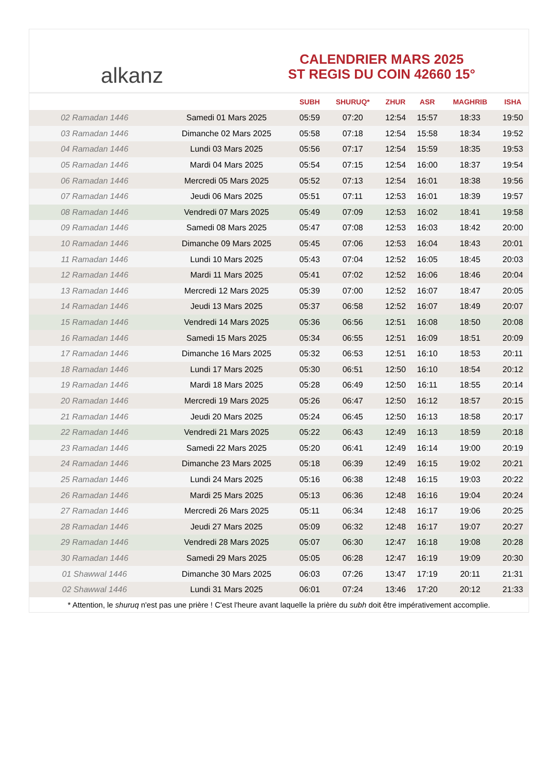alkanz
CALENDRIER MARS 2025
ST REGIS DU COIN 42660 15°
| | | SUBH | SHURUQ* | ZHUR | ASR | MAGHRIB | ISHA |
| --- | --- | --- | --- | --- | --- | --- | --- |
| 02 Ramadan 1446 | Samedi 01 Mars 2025 | 05:59 | 07:20 | 12:54 | 15:57 | 18:33 | 19:50 |
| 03 Ramadan 1446 | Dimanche 02 Mars 2025 | 05:58 | 07:18 | 12:54 | 15:58 | 18:34 | 19:52 |
| 04 Ramadan 1446 | Lundi 03 Mars 2025 | 05:56 | 07:17 | 12:54 | 15:59 | 18:35 | 19:53 |
| 05 Ramadan 1446 | Mardi 04 Mars 2025 | 05:54 | 07:15 | 12:54 | 16:00 | 18:37 | 19:54 |
| 06 Ramadan 1446 | Mercredi 05 Mars 2025 | 05:52 | 07:13 | 12:54 | 16:01 | 18:38 | 19:56 |
| 07 Ramadan 1446 | Jeudi 06 Mars 2025 | 05:51 | 07:11 | 12:53 | 16:01 | 18:39 | 19:57 |
| 08 Ramadan 1446 | Vendredi 07 Mars 2025 | 05:49 | 07:09 | 12:53 | 16:02 | 18:41 | 19:58 |
| 09 Ramadan 1446 | Samedi 08 Mars 2025 | 05:47 | 07:08 | 12:53 | 16:03 | 18:42 | 20:00 |
| 10 Ramadan 1446 | Dimanche 09 Mars 2025 | 05:45 | 07:06 | 12:53 | 16:04 | 18:43 | 20:01 |
| 11 Ramadan 1446 | Lundi 10 Mars 2025 | 05:43 | 07:04 | 12:52 | 16:05 | 18:45 | 20:03 |
| 12 Ramadan 1446 | Mardi 11 Mars 2025 | 05:41 | 07:02 | 12:52 | 16:06 | 18:46 | 20:04 |
| 13 Ramadan 1446 | Mercredi 12 Mars 2025 | 05:39 | 07:00 | 12:52 | 16:07 | 18:47 | 20:05 |
| 14 Ramadan 1446 | Jeudi 13 Mars 2025 | 05:37 | 06:58 | 12:52 | 16:07 | 18:49 | 20:07 |
| 15 Ramadan 1446 | Vendredi 14 Mars 2025 | 05:36 | 06:56 | 12:51 | 16:08 | 18:50 | 20:08 |
| 16 Ramadan 1446 | Samedi 15 Mars 2025 | 05:34 | 06:55 | 12:51 | 16:09 | 18:51 | 20:09 |
| 17 Ramadan 1446 | Dimanche 16 Mars 2025 | 05:32 | 06:53 | 12:51 | 16:10 | 18:53 | 20:11 |
| 18 Ramadan 1446 | Lundi 17 Mars 2025 | 05:30 | 06:51 | 12:50 | 16:10 | 18:54 | 20:12 |
| 19 Ramadan 1446 | Mardi 18 Mars 2025 | 05:28 | 06:49 | 12:50 | 16:11 | 18:55 | 20:14 |
| 20 Ramadan 1446 | Mercredi 19 Mars 2025 | 05:26 | 06:47 | 12:50 | 16:12 | 18:57 | 20:15 |
| 21 Ramadan 1446 | Jeudi 20 Mars 2025 | 05:24 | 06:45 | 12:50 | 16:13 | 18:58 | 20:17 |
| 22 Ramadan 1446 | Vendredi 21 Mars 2025 | 05:22 | 06:43 | 12:49 | 16:13 | 18:59 | 20:18 |
| 23 Ramadan 1446 | Samedi 22 Mars 2025 | 05:20 | 06:41 | 12:49 | 16:14 | 19:00 | 20:19 |
| 24 Ramadan 1446 | Dimanche 23 Mars 2025 | 05:18 | 06:39 | 12:49 | 16:15 | 19:02 | 20:21 |
| 25 Ramadan 1446 | Lundi 24 Mars 2025 | 05:16 | 06:38 | 12:48 | 16:15 | 19:03 | 20:22 |
| 26 Ramadan 1446 | Mardi 25 Mars 2025 | 05:13 | 06:36 | 12:48 | 16:16 | 19:04 | 20:24 |
| 27 Ramadan 1446 | Mercredi 26 Mars 2025 | 05:11 | 06:34 | 12:48 | 16:17 | 19:06 | 20:25 |
| 28 Ramadan 1446 | Jeudi 27 Mars 2025 | 05:09 | 06:32 | 12:48 | 16:17 | 19:07 | 20:27 |
| 29 Ramadan 1446 | Vendredi 28 Mars 2025 | 05:07 | 06:30 | 12:47 | 16:18 | 19:08 | 20:28 |
| 30 Ramadan 1446 | Samedi 29 Mars 2025 | 05:05 | 06:28 | 12:47 | 16:19 | 19:09 | 20:30 |
| 01 Shawwal 1446 | Dimanche 30 Mars 2025 | 06:03 | 07:26 | 13:47 | 17:19 | 20:11 | 21:31 |
| 02 Shawwal 1446 | Lundi 31 Mars 2025 | 06:01 | 07:24 | 13:46 | 17:20 | 20:12 | 21:33 |
* Attention, le shuruq n'est pas une prière ! C'est l'heure avant laquelle la prière du subh doit être impérativement accomplie.